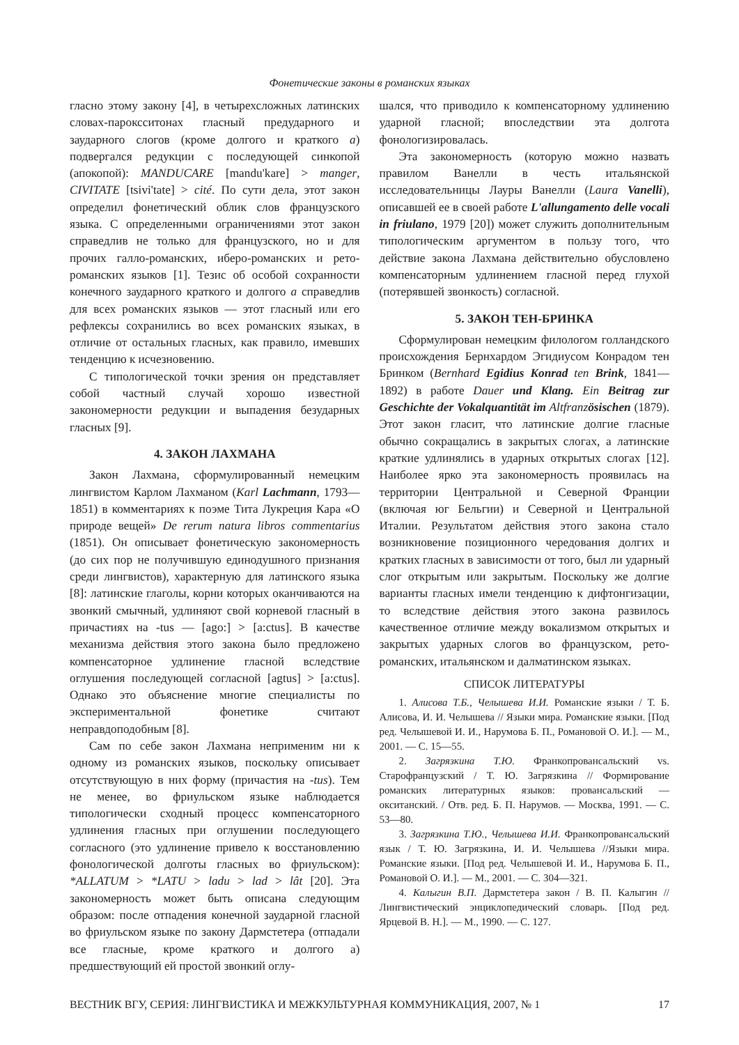Фонетические законы в романских языках
гласно этому закону [4], в четырехсложных латинских словах-пароксситонах гласный предударного и заударного слогов (кроме долгого и краткого a) подвергался редукции с последующей синкопой (апокопой): MANDUCARE [mandu'kare] > manger, CIVITATE [tsivi'tate] > cité. По сути дела, этот закон определил фонетический облик слов французского языка. С определенными ограничениями этот закон справедлив не только для французского, но и для прочих галло-романских, иберо-романских и рето-романских языков [1]. Тезис об особой сохранности конечного заударного краткого и долгого a справедлив для всех романских языков — этот гласный или его рефлексы сохранились во всех романских языках, в отличие от остальных гласных, как правило, имевших тенденцию к исчезновению.
С типологической точки зрения он представляет собой частный случай хорошо известной закономерности редукции и выпадения безударных гласных [9].
4. ЗАКОН ЛАХМАНА
Закон Лахмана, сформулированный немецким лингвистом Карлом Лахманом (Karl Lachmann, 1793—1851) в комментариях к поэме Тита Лукреция Кара «О природе вещей» De rerum natura libros commentarius (1851). Он описывает фонетическую закономерность (до сих пор не получившую единодушного признания среди лингвистов), характерную для латинского языка [8]: латинские глаголы, корни которых оканчиваются на звонкий смычный, удлиняют свой корневой гласный в причастиях на -tus — [ago:] > [a:ctus]. В качестве механизма действия этого закона было предложено компенсаторное удлинение гласной вследствие оглушения последующей согласной [agtus] > [a:ctus]. Однако это объяснение многие специалисты по экспериментальной фонетике считают неправдоподобным [8].
Сам по себе закон Лахмана неприменим ни к одному из романских языков, поскольку описывает отсутствующую в них форму (причастия на -tus). Тем не менее, во фриульском языке наблюдается типологически сходный процесс компенсаторного удлинения гласных при оглушении последующего согласного (это удлинение привело к восстановлению фонологической долготы гласных во фриульском): *ALLATUM > *LATU > ladu > lad > lât [20]. Эта закономерность может быть описана следующим образом: после отпадения конечной заударной гласной во фриульском языке по закону Дармстетера (отпадали все гласные, кроме краткого и долгого а) предшествующий ей простой звонкий оглу-
шался, что приводило к компенсаторному удлинению ударной гласной; впоследствии эта долгота фонологизировалась.
Эта закономерность (которую можно назвать правилом Ванелли в честь итальянской исследовательницы Лауры Ванелли (Laura Vanelli), описавшей ее в своей работе L'allungamento delle vocali in friulano, 1979 [20]) может служить дополнительным типологическим аргументом в пользу того, что действие закона Лахмана действительно обусловлено компенсаторным удлинением гласной перед глухой (потерявшей звонкость) согласной.
5. ЗАКОН ТЕН-БРИНКА
Сформулирован немецким филологом голландского происхождения Бернхардом Эгидиусом Конрадом тен Бринком (Bernhard Egidius Konrad ten Brink, 1841—1892) в работе Dauer und Klang. Ein Beitrag zur Geschichte der Vokalquantität im Altfranzösischen (1879). Этот закон гласит, что латинские долгие гласные обычно сокращались в закрытых слогах, а латинские краткие удлинялись в ударных открытых слогах [12]. Наиболее ярко эта закономерность проявилась на территории Центральной и Северной Франции (включая юг Бельгии) и Северной и Центральной Италии. Результатом действия этого закона стало возникновение позиционного чередования долгих и кратких гласных в зависимости от того, был ли ударный слог открытым или закрытым. Поскольку же долгие варианты гласных имели тенденцию к дифтонгизации, то вследствие действия этого закона развилось качественное отличие между вокализмом открытых и закрытых ударных слогов во французском, рето-романских, итальянском и далматинском языках.
СПИСОК ЛИТЕРАТУРЫ
1. Алисова Т.Б., Челышева И.И. Романские языки / Т. Б. Алисова, И. И. Челышева // Языки мира. Романские языки. [Под ред. Челышевой И. И., Нарумова Б. П., Романовой О. И.]. — М., 2001. — С. 15—55.
2. Загрязкина Т.Ю. Франкопровансальский vs. Старофранцузский / Т. Ю. Загрязкина // Формирование романских литературных языков: провансальский — окситанский. / Отв. ред. Б. П. Нарумов. — Москва, 1991. — С. 53—80.
3. Загрязкина Т.Ю., Челышева И.И. Франкопровансальский язык / Т. Ю. Загрязкина, И. И. Челышева //Языки мира. Романские языки. [Под ред. Челышевой И. И., Нарумова Б. П., Романовой О. И.]. — М., 2001. — С. 304—321.
4. Калыгин В.П. Дармстетера закон / В. П. Калыгин // Лингвистический энциклопедический словарь. [Под ред. Ярцевой В. Н.]. — М., 1990. — С. 127.
ВЕСТНИК ВГУ, СЕРИЯ: ЛИНГВИСТИКА И МЕЖКУЛЬТУРНАЯ КОММУНИКАЦИЯ, 2007, № 1 17